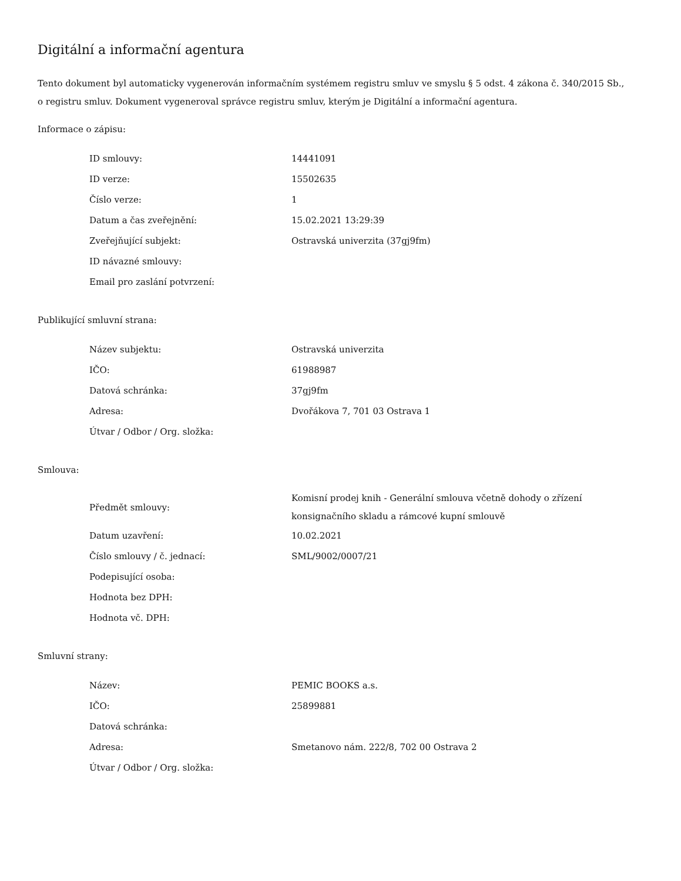Digitální a informační agentura
Tento dokument byl automaticky vygenerován informačním systémem registru smluv ve smyslu § 5 odst. 4 zákona č. 340/2015 Sb., o registru smluv. Dokument vygeneroval správce registru smluv, kterým je Digitální a informační agentura.
Informace o zápisu:
| ID smlouvy: | 14441091 |
| ID verze: | 15502635 |
| Číslo verze: | 1 |
| Datum a čas zveřejnění: | 15.02.2021 13:29:39 |
| Zveřejňující subjekt: | Ostravská univerzita (37gj9fm) |
| ID návazné smlouvy: | |
| Email pro zaslání potvrzení: | |
Publikující smluvní strana:
| Název subjektu: | Ostravská univerzita |
| IČO: | 61988987 |
| Datová schránka: | 37gj9fm |
| Adresa: | Dvořákova 7, 701 03 Ostrava 1 |
| Útvar / Odbor / Org. složka: | |
Smlouva:
| Předmět smlouvy: | Komisní prodej knih - Generální smlouva včetně dohody o zřízení konsignačního skladu a rámcové kupní smlouvě |
| Datum uzavření: | 10.02.2021 |
| Číslo smlouvy / č. jednací: | SML/9002/0007/21 |
| Podepisující osoba: | |
| Hodnota bez DPH: | |
| Hodnota vč. DPH: | |
Smluvní strany:
| Název: | PEMIC BOOKS a.s. |
| IČO: | 25899881 |
| Datová schránka: | |
| Adresa: | Smetanovo nám. 222/8, 702 00 Ostrava 2 |
| Útvar / Odbor / Org. složka: | |